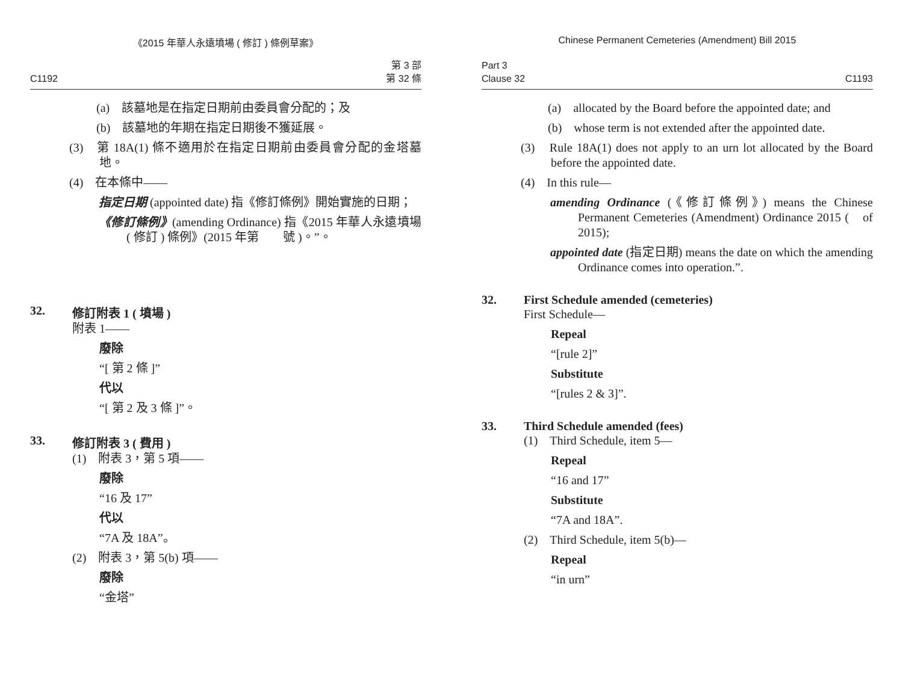《2015 年華人永遠墳場 ( 修訂 ) 條例草案》
C1192 第 3 部
第 32 條
(a)　該墓地是在指定日期前由委員會分配的；及
(b)　該墓地的年期在指定日期後不獲延展。
(3)　第 18A(1) 條不適用於在指定日期前由委員會分配的金塔墓地。
(4)　在本條中——
指定日期 (appointed date) 指《修訂條例》開始實施的日期；
《修訂條例》(amending Ordinance) 指《2015 年華人永遠墳場 ( 修訂 ) 條例》(2015 年第　　號 )。”。
32. 修訂附表 1 ( 墳場 )
附表 1——
廢除
“[ 第 2 條 ]”
代以
“[ 第 2 及 3 條 ]”。
33. 修訂附表 3 ( 費用 )
(1)　附表 3，第 5 項——
廢除
“16 及 17”
代以
“7A 及 18A”。
(2)　附表 3，第 5(b) 項——
廢除
“金塔”
Chinese Permanent Cemeteries (Amendment) Bill 2015
Part 3
Clause 32 C1193
(a)　allocated by the Board before the appointed date; and
(b)　whose term is not extended after the appointed date.
(3)　Rule 18A(1) does not apply to an urn lot allocated by the Board before the appointed date.
(4)　In this rule—
amending Ordinance (《修訂條例》) means the Chinese Permanent Cemeteries (Amendment) Ordinance 2015 (　of 2015);
appointed date (指定日期) means the date on which the amending Ordinance comes into operation.”.
32. First Schedule amended (cemeteries)
First Schedule—
Repeal
“[rule 2]”
Substitute
“[rules 2 & 3]”.
33. Third Schedule amended (fees)
(1)　Third Schedule, item 5—
Repeal
“16 and 17”
Substitute
“7A and 18A”.
(2)　Third Schedule, item 5(b)—
Repeal
“in urn”